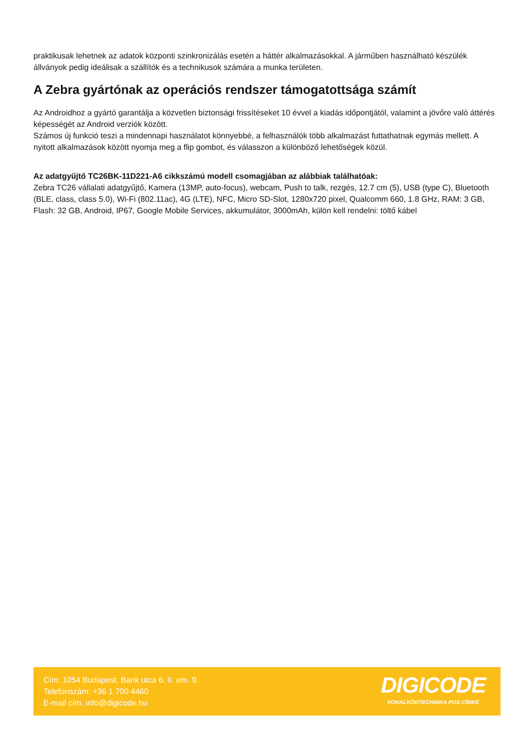praktikusak lehetnek az adatok központi szinkronizálás esetén a háttér alkalmazásokkal. A járműben használható készülék állványok pedig ideálisak a szállítók és a technikusok számára a munka területen.
A Zebra gyártónak az operációs rendszer támogatottsága számít
Az Androidhoz a gyártó garantálja a közvetlen biztonsági frissítéseket 10 évvel a kiadás időpontjától, valamint a jövőre való áttérés képességét az Android verziók között.
Számos új funkció teszi a mindennapi használatot könnyebbé, a felhasználók több alkalmazást futtathatnak egymás mellett. A nyitott alkalmazások között nyomja meg a flip gombot, és válasszon a különböző lehetőségek közül.
Az adatgyűjtő TC26BK-11D221-A6 cikkszámú modell csomagjában az alábbiak találhatóak:
Zebra TC26 vállalati adatgyűjtő, Kamera (13MP, auto-focus), webcam, Push to talk, rezgés, 12.7 cm (5), USB (type C), Bluetooth (BLE, class, class 5.0), Wi-Fi (802.11ac), 4G (LTE), NFC, Micro SD-Slot, 1280x720 pixel, Qualcomm 660, 1.8 GHz, RAM: 3 GB, Flash: 32 GB, Android, IP67, Google Mobile Services, akkumulátor, 3000mAh, külön kell rendelni: töltő kábel
Cím: 1054 Budapest, Bank utca 6. II. em. 9.
Telefonszám: +36 1 700 4460
E-mail cím: info@digicode.hu
DIGICODE
VONALKÓDTECHNIKA POS CÍMKE